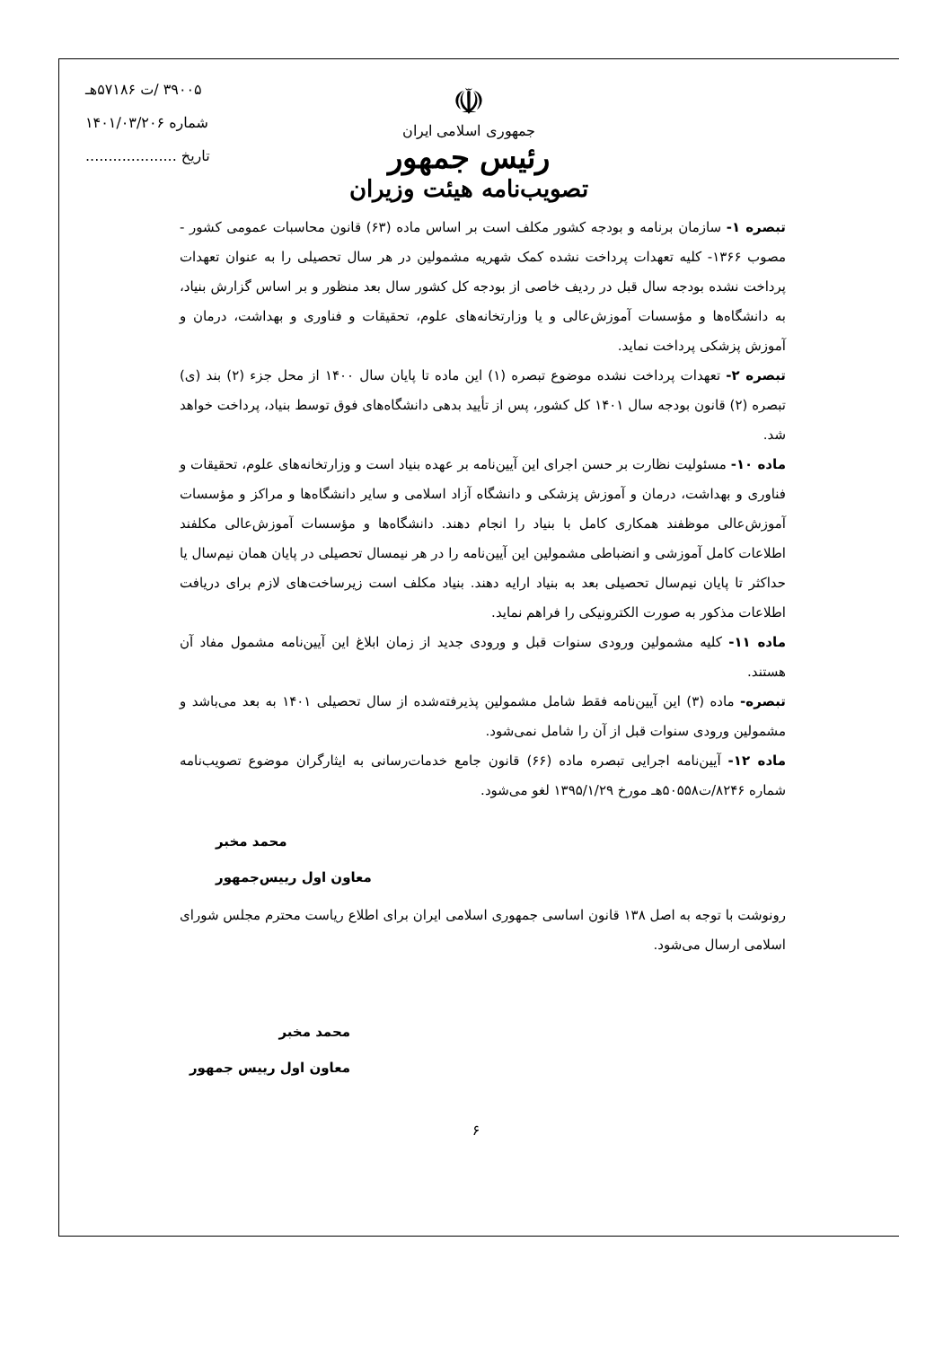۳۹۰۰۵ /ت ۵۷۱۸۶هـ
شماره ۱۴۰۱/۰۳/۲۰۶
تاریخ ....................
☫
جمهوری اسلامی ایران
رئیس جمهور
تصویب‌نامه هیئت وزیران
تبصره ۱- سازمان برنامه و بودجه کشور مکلف است بر اساس ماده (۶۳) قانون محاسبات عمومی کشور - مصوب ۱۳۶۶- کلیه تعهدات پرداخت نشده کمک شهریه مشمولین در هر سال تحصیلی را به عنوان تعهدات پرداخت نشده بودجه سال قبل در ردیف خاصی از بودجه کل کشور سال بعد منظور و بر اساس گزارش بنیاد، به دانشگاه‌ها و مؤسسات آموزش‌عالی و یا وزارتخانه‌های علوم، تحقیقات و فناوری و بهداشت، درمان و آموزش پزشکی پرداخت نماید.
تبصره ۲- تعهدات پرداخت نشده موضوع تبصره (۱) این ماده تا پایان سال ۱۴۰۰ از محل جزء (۲) بند (ی) تبصره (۲) قانون بودجه سال ۱۴۰۱ کل کشور، پس از تأیید بدهی دانشگاه‌های فوق توسط بنیاد، پرداخت خواهد شد.
ماده ۱۰- مسئولیت نظارت بر حسن اجرای این آیین‌نامه بر عهده بنیاد است و وزارتخانه‌های علوم، تحقیقات و فناوری و بهداشت، درمان و آموزش پزشکی و دانشگاه آزاد اسلامی و سایر دانشگاه‌ها و مراکز و مؤسسات آموزش‌عالی موظفند همکاری کامل با بنیاد را انجام دهند. دانشگاه‌ها و مؤسسات آموزش‌عالی مکلفند اطلاعات کامل آموزشی و انضباطی مشمولین این آیین‌نامه را در هر نیمسال تحصیلی در پایان همان نیم‌سال یا حداکثر تا پایان نیم‌سال تحصیلی بعد به بنیاد ارایه دهند. بنیاد مکلف است زیرساخت‌های لازم برای دریافت اطلاعات مذکور به صورت الکترونیکی را فراهم نماید.
ماده ۱۱- کلیه مشمولین ورودی سنوات قبل و ورودی جدید از زمان ابلاغ این آیین‌نامه مشمول مفاد آن هستند.
تبصره- ماده (۳) این آیین‌نامه فقط شامل مشمولین پذیرفته‌شده از سال تحصیلی ۱۴۰۱ به بعد می‌باشد و مشمولین ورودی سنوات قبل از آن را شامل نمی‌شود.
ماده ۱۲- آیین‌نامه اجرایی تبصره ماده (۶۶) قانون جامع خدمات‌رسانی به ایثارگران موضوع تصویب‌نامه شماره ۸۲۴۶/ت۵۰۵۵۸هـ مورخ ۱۳۹۵/۱/۲۹ لغو می‌شود.
محمد مخبر
معاون اول رییس‌جمهور
رونوشت با توجه به اصل ۱۳۸ قانون اساسی جمهوری اسلامی ایران برای اطلاع ریاست محترم مجلس شورای اسلامی ارسال می‌شود.
محمد مخبر
معاون اول رییس جمهور
۶